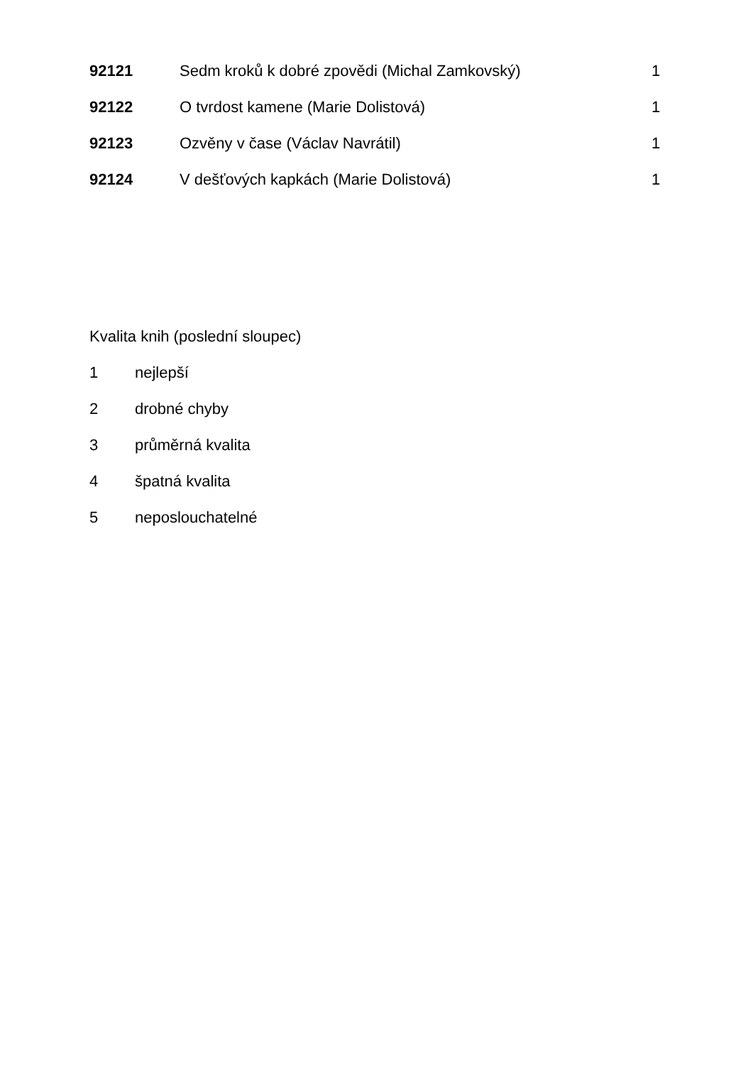| 92121 | Sedm kroků k dobré zpovědi (Michal Zamkovský) | 1 |
| 92122 | O tvrdost kamene (Marie Dolistová) | 1 |
| 92123 | Ozvěny v čase (Václav Navrátil) | 1 |
| 92124 | V dešťových kapkách (Marie Dolistová) | 1 |
| Kvalita knih (poslední sloupec) | |
| 1 | nejlepší |
| 2 | drobné chyby |
| 3 | průměrná kvalita |
| 4 | špatná kvalita |
| 5 | neposlouchatelné |